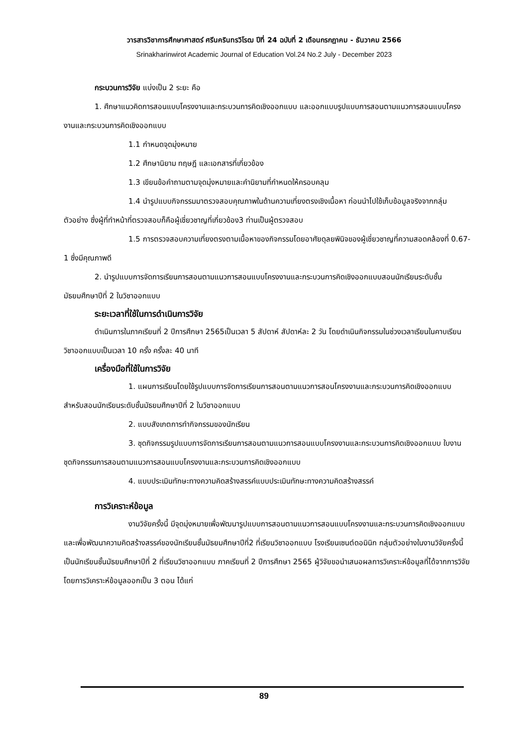วารสารวิชาการศึกษาศาสตร์ ศรีนครินทรวิโรฒ ปีที่ 24 ฉบับที่ 2 เดือนกรกฎาคม - ธันวาคม 2566
Srinakharinwirot Academic Journal of Education Vol.24 No.2 July - December 2023
กระบวนการวิจัย แบ่งเป็น 2 ระยะ คือ
1. ศึกษาแนวคิดการสอนแบบโครงงานและกระบวนการคิดเชิงออกแบบ และออกแบบรูปแบบการสอนตามแนวการสอนแบบโครงงานและกระบวนการคิดเชิงออกแบบ
1.1 กำหนดจุดมุ่งหมาย
1.2 ศึกษานิยาม ทฤษฎี และเอกสารที่เกี่ยวข้อง
1.3 เขียนข้อคำถามตามจุดมุ่งหมายและคำนิยามที่กำหนดให้ครอบคลุม
1.4 นำรูปแบบกิจกรรมมาตรวจสอบคุณภาพในด้านความเที่ยงตรงเชิงเนื้อหา ก่อนนำไปใช้เก็บข้อมูลจริงจากกลุ่มตัวอย่าง ซึ่งผู้ที่ทำหน้าที่ตรวจสอบก็คือผู้เชี่ยวชาญที่เกี่ยวข้อง3 ท่านเป็นผู้ตรวจสอบ
1.5 การตรวจสอบความเที่ยงตรงตามเนื้อหาของกิจกรรมโดยอาศัยดุลยพินิจของผู้เชี่ยวชาญที่ความสอดคล้องที่ 0.67-1 ซึ่งมีคุณภาพดี
2. นำรูปแบบการจัดการเรียนการสอนตามแนวการสอนแบบโครงงานและกระบวนการคิดเชิงออกแบบสอนนักเรียนระดับชั้นมัธยมศึกษาปีที่ 2 ในวิชาออกแบบ
ระยะเวลาที่ใช้ในการดำเนินการวิจัย
ดำเนินการในภาคเรียนที่ 2 ปีการศึกษา 2565เป็นเวลา 5 สัปดาห์ สัปดาห์ละ 2 วัน โดยดำเนินกิจกรรมในช่วงเวลาเรียนในคาบเรียนวิชาออกแบบเป็นเวลา 10 ครั้ง ครั้งละ 40 นาที
เครื่องมือที่ใช้ในการวิจัย
1. แผนการเรียนโดยใช้รูปแบบการจัดการเรียนการสอนตามแนวการสอนโครงงานและกระบวนการคิดเชิงออกแบบสำหรับสอนนักเรียนระดับชั้นมัธยมศึกษาปีที่ 2 ในวิชาออกแบบ
2. แบบสังเกตการทำกิจกรรมของนักเรียน
3. ชุดกิจกรรมรูปแบบการจัดการเรียนการสอนตามแนวการสอนแบบโครงงานและกระบวนการคิดเชิงออกแบบ ใบงาน ชุดกิจกรรมการสอนตามแนวการสอนแบบโครงงานและกระบวนการคิดเชิงออกแบบ
4. แบบประเมินทักษะทางความคิดสร้างสรรค์แบบประเมินทักษะทางความคิดสร้างสรรค์
การวิเคราะห์ข้อมูล
งานวิจัยครั้งนี้ มีจุดมุ่งหมายเพื่อพัฒนารูปแบบการสอนตามแนวการสอนแบบโครงงานและกระบวนการคิดเชิงออกแบบและเพื่อพัฒนาความคิดสร้างสรรค์ของนักเรียนชั้นมัธยมศึกษาปีที่2 ที่เรียนวิชาออกแบบ โรงเรียนเซนต์ดอมินิก กลุ่มตัวอย่างในงานวิจัยครั้งนี้เป็นนักเรียนชั้นมัธยมศึกษาปีที่ 2 ที่เรียนวิชาออกแบบ ภาคเรียนที่ 2 ปีการศึกษา 2565 ผู้วิจัยขอนำเสนอผลการวิเคราะห์ข้อมูลที่ได้จากการวิจัยโดยการวิเคราะห์ข้อมูลออกเป็น 3 ตอน ได้แก่
89